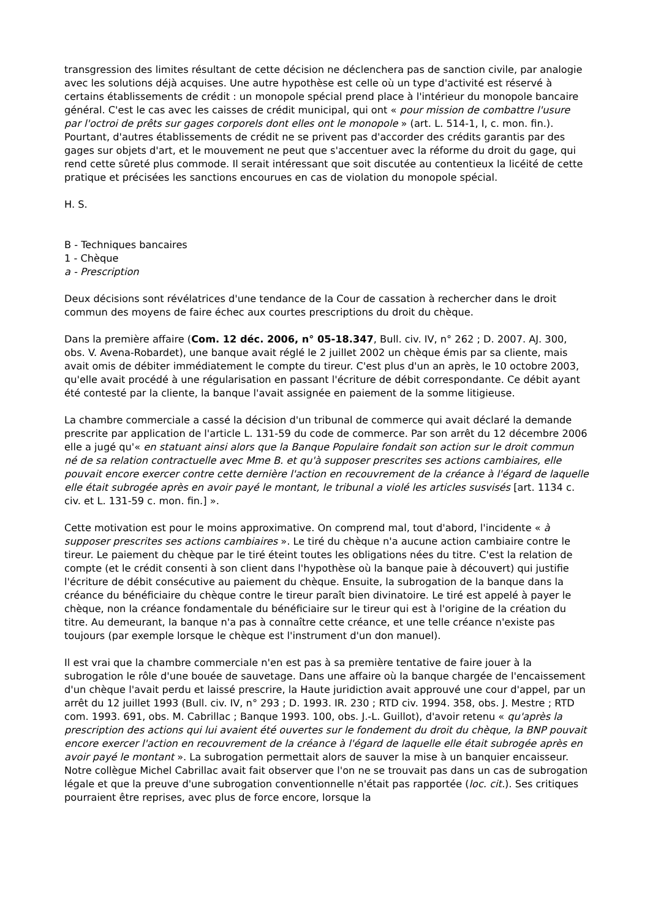transgression des limites résultant de cette décision ne déclenchera pas de sanction civile, par analogie avec les solutions déjà acquises. Une autre hypothèse est celle où un type d'activité est réservé à certains établissements de crédit : un monopole spécial prend place à l'intérieur du monopole bancaire général. C'est le cas avec les caisses de crédit municipal, qui ont « pour mission de combattre l'usure par l'octroi de prêts sur gages corporels dont elles ont le monopole » (art. L. 514-1, I, c. mon. fin.). Pourtant, d'autres établissements de crédit ne se privent pas d'accorder des crédits garantis par des gages sur objets d'art, et le mouvement ne peut que s'accentuer avec la réforme du droit du gage, qui rend cette sûreté plus commode. Il serait intéressant que soit discutée au contentieux la licéité de cette pratique et précisées les sanctions encourues en cas de violation du monopole spécial.
H. S.
B - Techniques bancaires
1 - Chèque
a - Prescription
Deux décisions sont révélatrices d'une tendance de la Cour de cassation à rechercher dans le droit commun des moyens de faire échec aux courtes prescriptions du droit du chèque.
Dans la première affaire (Com. 12 déc. 2006, n° 05-18.347, Bull. civ. IV, n° 262 ; D. 2007. AJ. 300, obs. V. Avena-Robardet), une banque avait réglé le 2 juillet 2002 un chèque émis par sa cliente, mais avait omis de débiter immédiatement le compte du tireur. C'est plus d'un an après, le 10 octobre 2003, qu'elle avait procédé à une régularisation en passant l'écriture de débit correspondante. Ce débit ayant été contesté par la cliente, la banque l'avait assignée en paiement de la somme litigieuse.
La chambre commerciale a cassé la décision d'un tribunal de commerce qui avait déclaré la demande prescrite par application de l'article L. 131-59 du code de commerce. Par son arrêt du 12 décembre 2006 elle a jugé qu'« en statuant ainsi alors que la Banque Populaire fondait son action sur le droit commun né de sa relation contractuelle avec Mme B. et qu'à supposer prescrites ses actions cambiaires, elle pouvait encore exercer contre cette dernière l'action en recouvrement de la créance à l'égard de laquelle elle était subrogée après en avoir payé le montant, le tribunal a violé les articles susvisés [art. 1134 c. civ. et L. 131-59 c. mon. fin.] ».
Cette motivation est pour le moins approximative. On comprend mal, tout d'abord, l'incidente « à supposer prescrites ses actions cambiaires ». Le tiré du chèque n'a aucune action cambiaire contre le tireur. Le paiement du chèque par le tiré éteint toutes les obligations nées du titre. C'est la relation de compte (et le crédit consenti à son client dans l'hypothèse où la banque paie à découvert) qui justifie l'écriture de débit consécutive au paiement du chèque. Ensuite, la subrogation de la banque dans la créance du bénéficiaire du chèque contre le tireur paraît bien divinatoire. Le tiré est appelé à payer le chèque, non la créance fondamentale du bénéficiaire sur le tireur qui est à l'origine de la création du titre. Au demeurant, la banque n'a pas à connaître cette créance, et une telle créance n'existe pas toujours (par exemple lorsque le chèque est l'instrument d'un don manuel).
Il est vrai que la chambre commerciale n'en est pas à sa première tentative de faire jouer à la subrogation le rôle d'une bouée de sauvetage. Dans une affaire où la banque chargée de l'encaissement d'un chèque l'avait perdu et laissé prescrire, la Haute juridiction avait approuvé une cour d'appel, par un arrêt du 12 juillet 1993 (Bull. civ. IV, n° 293 ; D. 1993. IR. 230 ; RTD civ. 1994. 358, obs. J. Mestre ; RTD com. 1993. 691, obs. M. Cabrillac ; Banque 1993. 100, obs. J.-L. Guillot), d'avoir retenu « qu'après la prescription des actions qui lui avaient été ouvertes sur le fondement du droit du chèque, la BNP pouvait encore exercer l'action en recouvrement de la créance à l'égard de laquelle elle était subrogée après en avoir payé le montant ». La subrogation permettait alors de sauver la mise à un banquier encaisseur. Notre collègue Michel Cabrillac avait fait observer que l'on ne se trouvait pas dans un cas de subrogation légale et que la preuve d'une subrogation conventionnelle n'était pas rapportée (loc. cit.). Ses critiques pourraient être reprises, avec plus de force encore, lorsque la